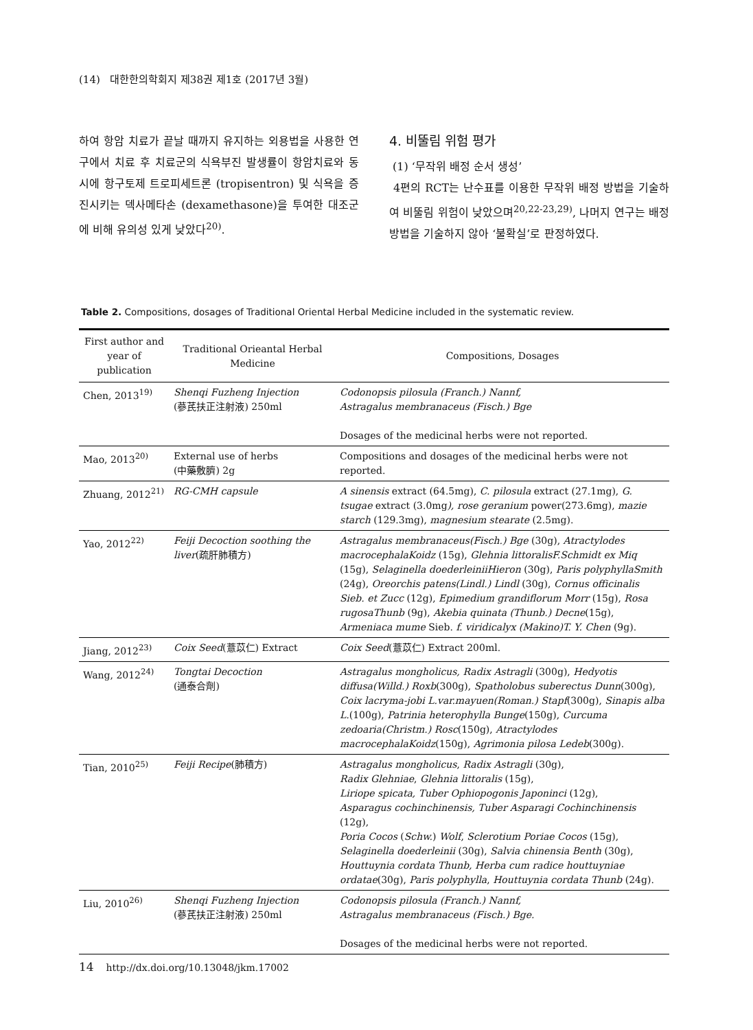(14) 대한한의학회지 제38권 제1호 (2017년 3월)
하여 항암 치료가 끝날 때까지 유지하는 외용법을 사용한 연구에서 치료 후 치료군의 식욕부진 발생률이 항암치료와 동시에 항구토제 트로피세트론 (tropisentron) 및 식욕을 증진시키는 덱사메타손 (dexamethasone)을 투여한 대조군에 비해 유의성 있게 낮았다<sup>20)</sup>.
4. 비뚤림 위험 평가
(1) ‘무작위 배정 순서 생성’
4편의 RCT는 난수표를 이용한 무작위 배정 방법을 기술하여 비뚤림 위험이 낮았으며<sup>20,22-23,29)</sup>, 나머지 연구는 배정 방법을 기술하지 않아 ‘불확실’로 판정하였다.
Table 2. Compositions, dosages of Traditional Oriental Herbal Medicine included in the systematic review.
| First author and year of publication | Traditional Orieantal Herbal Medicine | Compositions, Dosages |
| --- | --- | --- |
| Chen, 2013<sup>19)</sup> | Shenqi Fuzheng Injection (蔘芪扶正注射液) 250ml | Codonopsis pilosula (Franch.) Nannf, Astragalus membranaceus (Fisch.) Bge Dosages of the medicinal herbs were not reported. |
| Mao, 2013<sup>20)</sup> | External use of herbs (中藥敷臍) 2g | Compositions and dosages of the medicinal herbs were not reported. |
| Zhuang, 2012<sup>21)</sup> | RG-CMH capsule | A sinensis extract (64.5mg), C. pilosula extract (27.1mg), G. tsugae extract (3.0mg ), rose geranium power(273.6mg), mazie starch (129.3mg), magnesium stearate (2.5mg). |
| Yao, 2012<sup>22)</sup> | Feiji Decoction soothing the liver (疏肝肺積方) | Astragalus membranaceus(Fisch.) Bge (30g), Atractylodes macrocephalaKoidz (15g), Glehnia littoralisF.Schmidt ex Miq (15g), Selaginella doederleiniiHieron (30g), Paris polyphyllaSmith (24g), Oreorchis patens(Lindl.) Lindl (30g), Cornus officinalis Sieb. et Zucc (12g), Epimedium grandiflorum Morr (15g), Rosa rugosaThunb (9g), Akebia quinata (Thunb.) Decne (15g), Armeniaca mume Sieb. f. viridicalyx (Makino)T. Y. Chen (9g). |
| Jiang, 2012<sup>23)</sup> | Coix Seed (薏苡仁) Extract | Coix Seed (薏苡仁) Extract 200ml. |
| Wang, 2012<sup>24)</sup> | Tongtai Decoction (通泰合劑) | Astragalus mongholicus, Radix Astragli (300g), Hedyotis diffusa(Willd.) Roxb (300g), Spatholobus suberectus Dunn (300g), Coix lacryma-jobi L.var.mayuen(Roman.) Stapf (300g), Sinapis alba L. (100g), Patrinia heterophylla Bunge (150g), Curcuma zedoaria(Christm.) Rosc (150g), Atractylodes macrocephalaKoidz (150g), Agrimonia pilosa Ledeb (300g). |
| Tian, 2010<sup>25)</sup> | Feiji Recipe (肺積方) | Astragalus mongholicus , Radix Astragli (30g), Radix Glehniae , Glehnia littoralis (15g), Liriope spicata, Tuber Ophiopogonis Japoninci (12g), Asparagus cochinchinensis, Tuber Asparagi Cochinchinensis (12g), Poria Cocos ( Schw. ) Wolf , Sclerotium Poriae Cocos (15g), Selaginella doederleinii (30g), Salvia chinensia Benth (30g), Houttuynia cordata Thunb, Herba cum radice houttuyniae ordatae (30g), Paris polyphylla , Houttuynia cordata Thunb (24g). |
| Liu, 2010<sup>26)</sup> | Shenqi Fuzheng Injection (蔘芪扶正注射液) 250ml | Codonopsis pilosula (Franch.) Nannf, Astragalus membranaceus (Fisch.) Bge. Dosages of the medicinal herbs were not reported. |
14 http://dx.doi.org/10.13048/jkm.17002